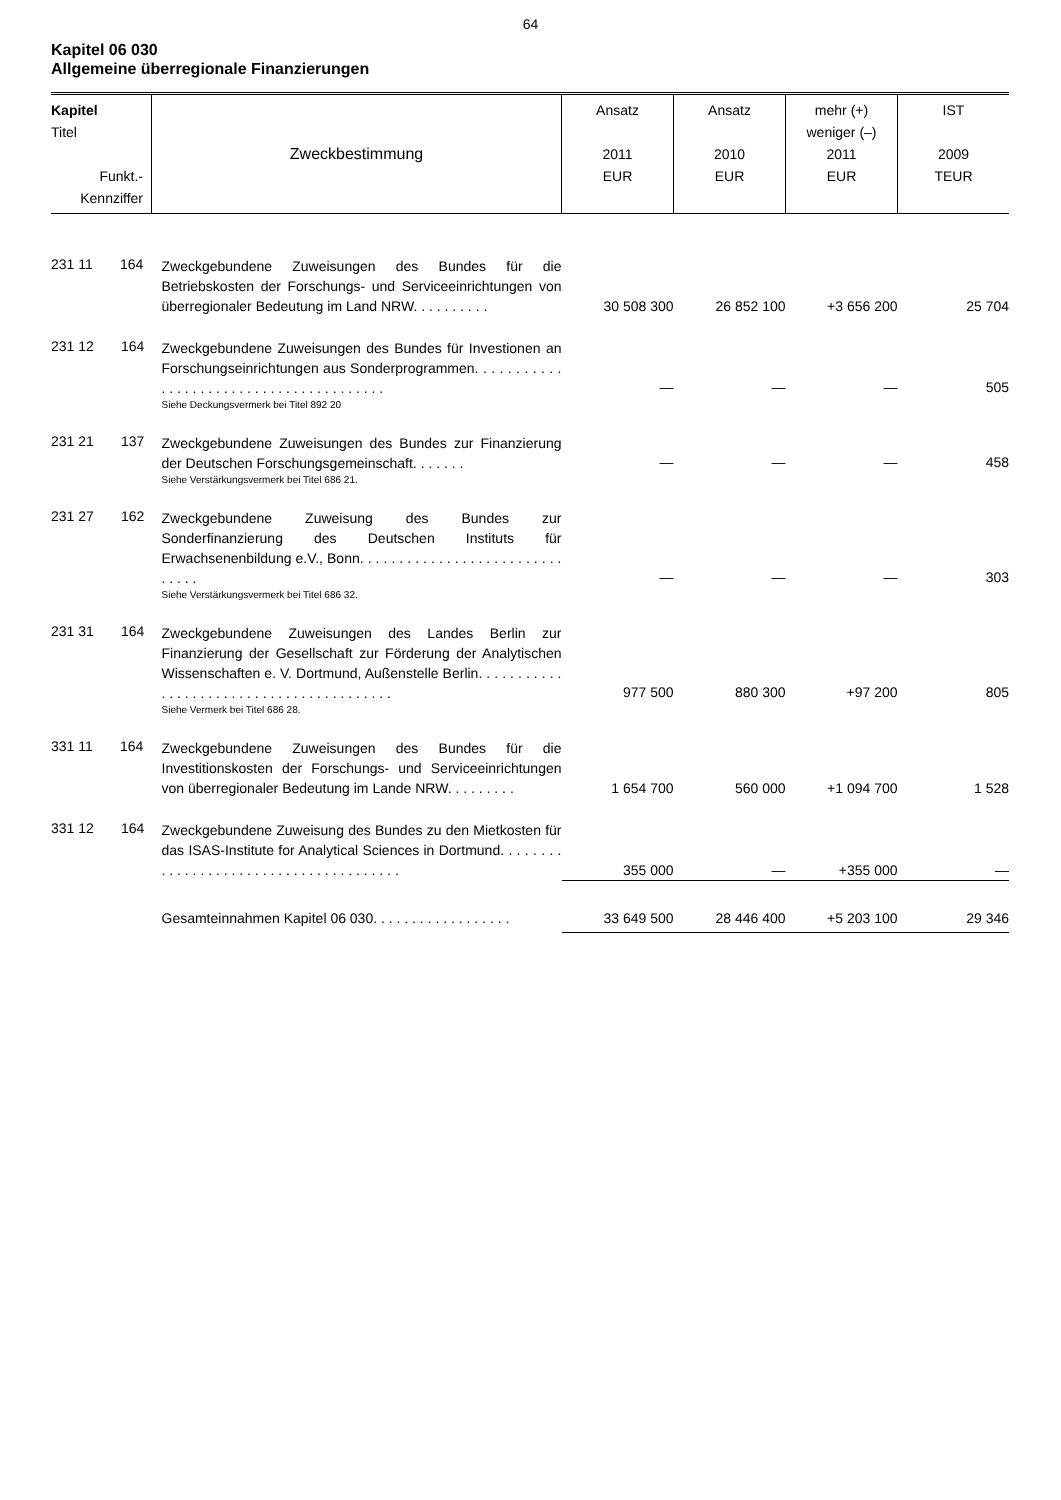64
Kapitel 06 030
Allgemeine überregionale Finanzierungen
| Kapitel Titel Funkt.- Kennziffer | Zweckbestimmung | Ansatz 2011 EUR | Ansatz 2010 EUR | mehr (+) weniger (–) 2011 EUR | IST 2009 TEUR |
| --- | --- | --- | --- | --- | --- |
| 231 11 164 | Zweckgebundene Zuweisungen des Bundes für die Betriebskosten der Forschungs- und Serviceeinrichtungen von überregionaler Bedeutung im Land NRW. . . . . . . . . . | 30 508 300 | 26 852 100 | +3 656 200 | 25 704 |
| 231 12 164 | Zweckgebundene Zuweisungen des Bundes für Investionen an Forschungseinrichtungen aus Sonderprogrammen. . . . . . . . . . . . . . . . . . . . . . . . . . . . . . . . . . . . . . . . Siehe Deckungsvermerk bei Titel 892 20 | — | — | — | 505 |
| 231 21 137 | Zweckgebundene Zuweisungen des Bundes zur Finanzierung der Deutschen Forschungsgemeinschaft. . . . . . . Siehe Verstärkungsvermerk bei Titel 686 21. | — | — | — | 458 |
| 231 27 162 | Zweckgebundene Zuweisung des Bundes zur Sonderfinanzierung des Deutschen Instituts für Erwachsenenbildung e.V., Bonn. . . . . . . . . . . . . . . . . . . . . . . . . . . . . . . Siehe Verstärkungsvermerk bei Titel 686 32. | — | — | — | 303 |
| 231 31 164 | Zweckgebundene Zuweisungen des Landes Berlin zur Finanzierung der Gesellschaft zur Förderung der Analytischen Wissenschaften e. V. Dortmund, Außenstelle Berlin. . . . . . . . . . . . . . . . . . . . . . . . . . . . . . . . . . . . . . . . . Siehe Vermerk bei Titel 686 28. | 977 500 | 880 300 | +97 200 | 805 |
| 331 11 164 | Zweckgebundene Zuweisungen des Bundes für die Investitionskosten der Forschungs- und Serviceeinrichtungen von überregionaler Bedeutung im Lande NRW. . . . . . . . . | 1 654 700 | 560 000 | +1 094 700 | 1 528 |
| 331 12 164 | Zweckgebundene Zuweisung des Bundes zu den Mietkosten für das ISAS-Institute for Analytical Sciences in Dortmund. . . . . . . . . . . . . . . . . . . . . . . . . . . . . . . . . . . . . . . | 355 000 | — | +355 000 | — |
| | Gesamteinnahmen Kapitel 06 030. . . . . . . . . . . . . . . . . . | 33 649 500 | 28 446 400 | +5 203 100 | 29 346 |